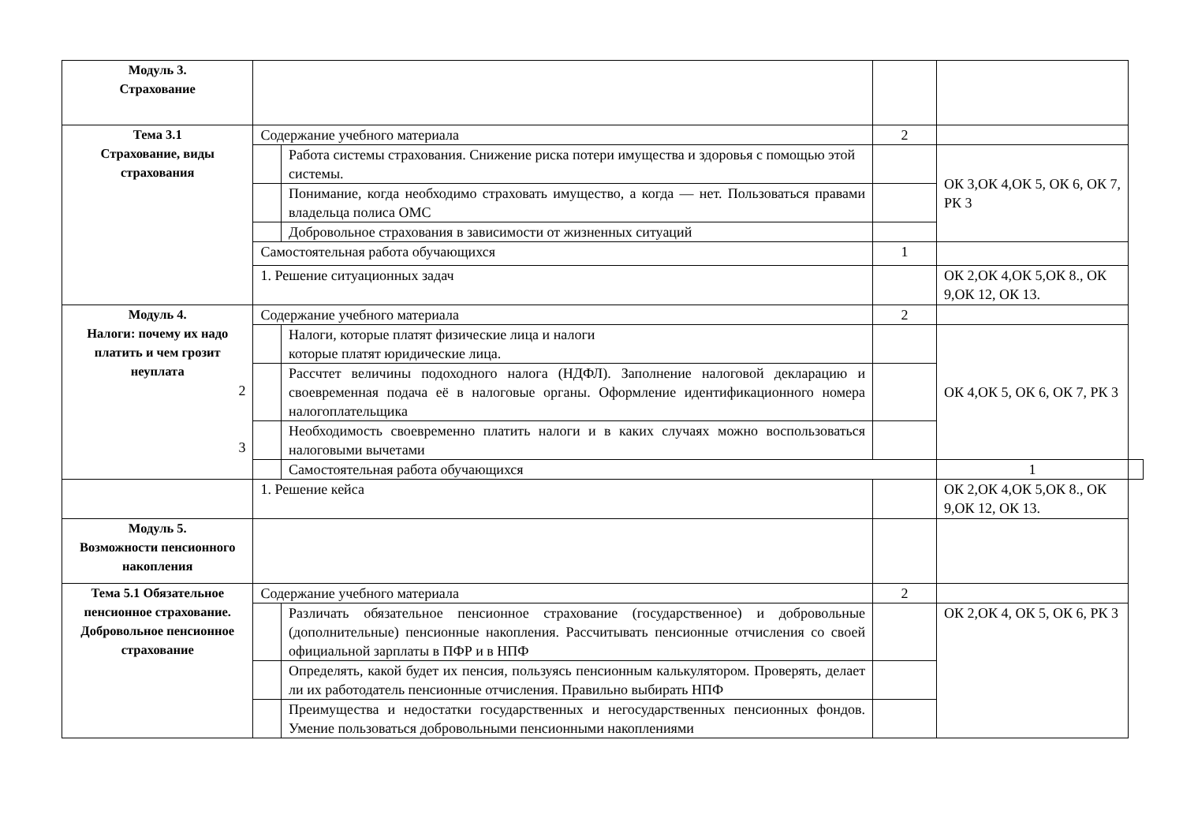| Модуль 3. Страхование | | | | | |
| Тема 3.1 Страхование, виды страхования | Содержание учебного материала | | 2 | | |
| | | Работа системы страхования. Снижение риска потери имущества и здоровья с помощью этой системы. | | ОК 3,ОК 4,ОК 5, ОК 6, ОК 7, РК 3 | |
| | | Понимание, когда необходимо страховать имущество, а когда — нет. Пользоваться правами владельца полиса ОМС | | | |
| | | Добровольное страхования в зависимости от жизненных ситуаций | | | |
| | Самостоятельная работа обучающихся | | 1 | | |
| | 1. Решение ситуационных задач | | | ОК 2,ОК 4,ОК 5,ОК 8., ОК 9,ОК 12, ОК 13. | |
| Модуль 4. Налоги: почему их надо платить и чем грозит неуплата 2 3 | Содержание учебного материала | | 2 | | |
| | | Налоги, которые платят физические лица и налоги которые платят юридические лица. | | ОК 4,ОК 5, ОК 6, ОК 7, РК 3 | |
| | | Рассчтет величины подоходного налога (НДФЛ). Заполнение налоговой декларацию и своевременная подача её в налоговые органы. Оформление идентификационного номера налогоплательщика | | | |
| | | Необходимость своевременно платить налоги и в каких случаях можно воспользоваться налоговыми вычетами | | | |
| | | Самостоятельная работа обучающихся | | 1 | |
| | 1. Решение кейса | | | ОК 2,ОК 4,ОК 5,ОК 8., ОК 9,ОК 12, ОК 13. | |
| Модуль 5. Возможности пенсионного накопления | | | | | |
| Тема 5.1 Обязательное пенсионное страхование. Добровольное пенсионное страхование | Содержание учебного материала | | 2 | | |
| | | Различать обязательное пенсионное страхование (государственное) и добровольные (дополнительные) пенсионные накопления. Рассчитывать пенсионные отчисления со своей официальной зарплаты в ПФР и в НПФ | | ОК 2,ОК 4, ОК 5, ОК 6, РК 3 | |
| | | Определять, какой будет их пенсия, пользуясь пенсионным калькулятором. Проверять, делает ли их работодатель пенсионные отчисления. Правильно выбирать НПФ | | | |
| | | Преимущества и недостатки государственных и негосударственных пенсионных фондов. Умение пользоваться добровольными пенсионными накоплениями | | | |